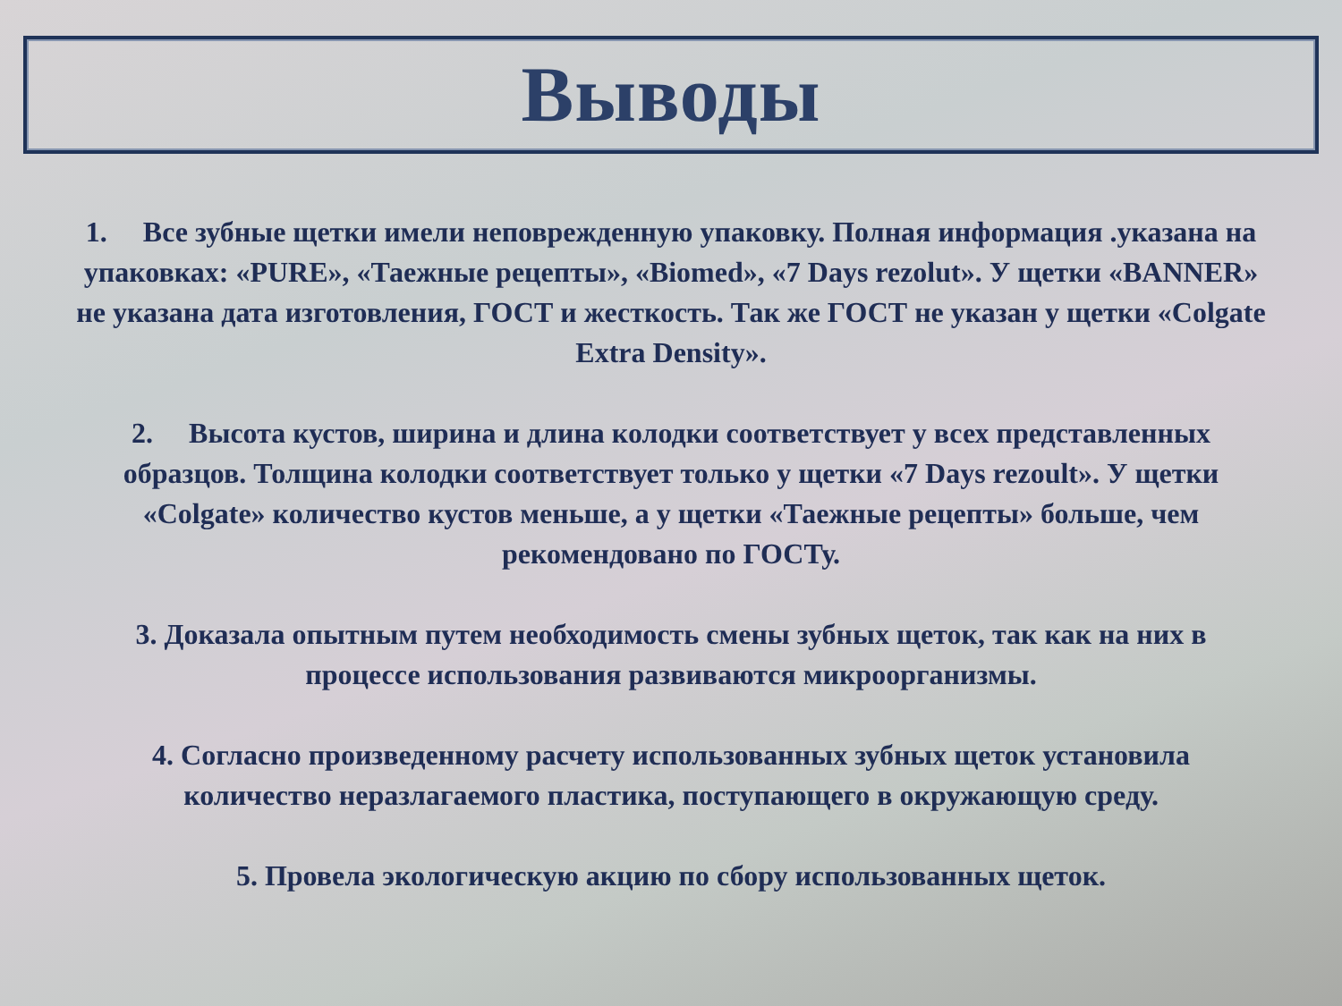Выводы
1. Все зубные щетки имели неповрежденную упаковку. Полная информация .указана на упаковках: «PURE», «Таежные рецепты», «Biomed», «7 Days rezolut». У щетки «BANNER» не указана дата изготовления, ГОСТ и жесткость. Так же ГОСТ не указан у щетки «Colgate Extra Density».
2. Высота кустов, ширина и длина колодки соответствует у всех представленных образцов. Толщина колодки соответствует только у щетки «7 Days rezoult». У щетки «Colgate» количество кустов меньше, а у щетки «Таежные рецепты» больше, чем рекомендовано по ГОСТу.
3. Доказала опытным путем необходимость смены зубных щеток, так как на них в процессе использования развиваются микроорганизмы.
4. Согласно произведенному расчету использованных зубных щеток установила количество неразлагаемого пластика, поступающего в окружающую среду.
5. Провела экологическую акцию по сбору использованных щеток.